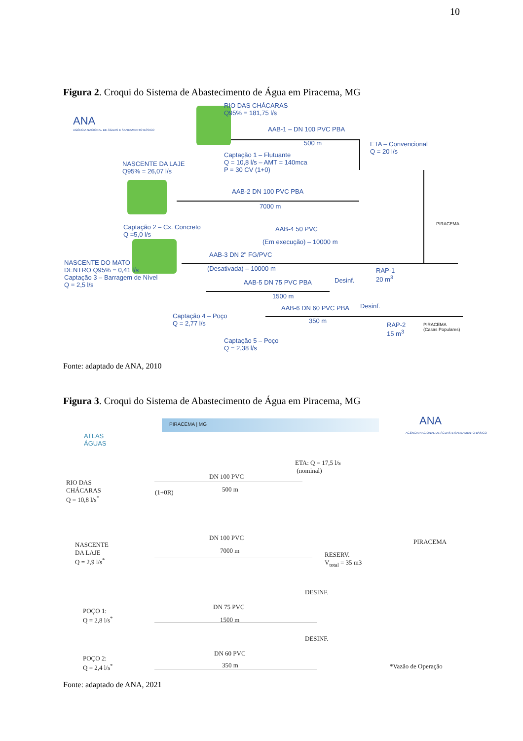10
Figura 2. Croqui do Sistema de Abastecimento de Água em Piracema, MG
ANA
AGÊNCIA NACIONAL DE ÁGUAS E SANEAMENTO BÁSICO
RIO DAS CHÁCARAS
Q95% = 181,75 l/s
AAB-1 – DN 100 PVC PBA
500 m
ETA – Convencional
Q = 20 l/s
Captação 1 – Flutuante
Q = 10,8 l/s – AMT = 140mca
P = 30 CV (1+0)
NASCENTE DA LAJE
Q95% = 26,07 l/s
AAB-2 DN 100 PVC PBA
7000 m
PIRACEMA
Captação 2 – Cx. Concreto
Q =5,0 l/s
AAB-4 50 PVC
(Em execução) – 10000 m
AAB-3 DN 2" FG/PVC
NASCENTE DO MATO
DENTRO Q95% = 0,41 l/s
Captação 3 – Barragem de Nível
Q = 2,5 l/s
(Desativada) – 10000 m
RAP-1
20 m<sup>3</sup>
AAB-5 DN 75 PVC PBA Desinf.
1500 m
AAB-6 DN 60 PVC PBA Desinf.
350 m
Captação 4 – Poço
Q = 2,77 l/s
RAP-2
15 m<sup>3</sup>
PIRACEMA
(Casas Populares)
Captação 5 – Poço
Q = 2,38 l/s
Fonte: adaptado de ANA, 2010
Figura 3. Croqui do Sistema de Abastecimento de Água em Piracema, MG
ATLAS
ÁGUAS
PIRACEMA | MG ANA
AGÊNCIA NACIONAL DE ÁGUAS E SANEAMENTO BÁSICO
ETA: Q = 17,5 l/s
(nominal)
RIO DAS
CHÁCARAS
Q = 10,8 l/s<sup>*</sup>
(1+0R)
DN 100 PVC
500 m
PIRACEMA
NASCENTE
DA LAJE
Q = 2,9 l/s<sup>*</sup>
DN 100 PVC
7000 m
RESERV.
V<sub>total</sub> = 35 m3
DESINF.
POÇO 1:
Q = 2,8 l/s<sup>*</sup>
DN 75 PVC
1500 m
DESINF.
POÇO 2:
Q = 2,4 l/s<sup>*</sup>
DN 60 PVC
350 m *Vazão de Operação
Fonte: adaptado de ANA, 2021